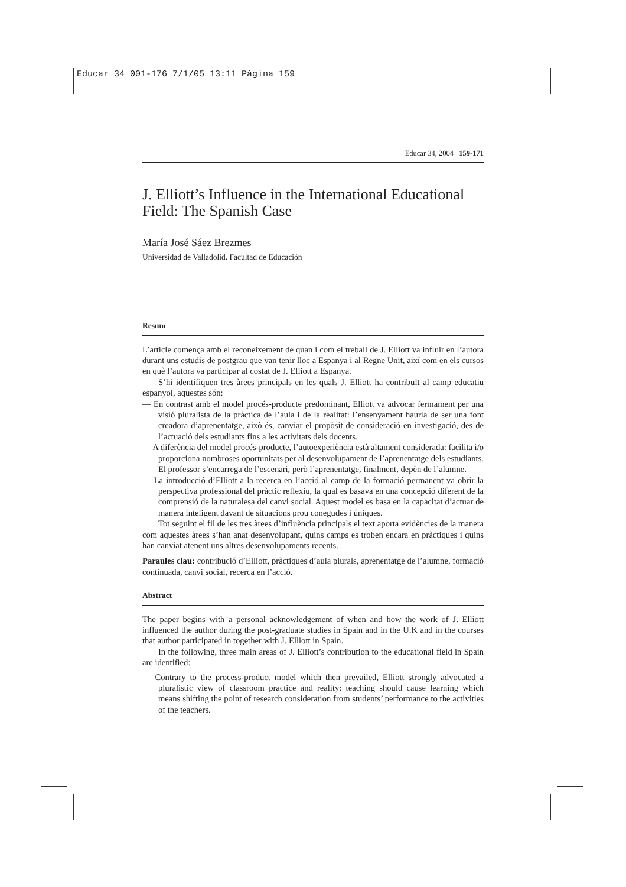Educar 34 001-176 7/1/05 13:11 Página 159
Educar 34, 2004 159-171
J. Elliott’s Influence in the International Educational Field: The Spanish Case
María José Sáez Brezmes
Universidad de Valladolid. Facultad de Educación
Resum
L’article comença amb el reconeixement de quan i com el treball de J. Elliott va influir en l’autora durant uns estudis de postgrau que van tenir lloc a Espanya i al Regne Unit, així com en els cursos en què l’autora va participar al costat de J. Elliott a Espanya.
S’hi identifiquen tres àrees principals en les quals J. Elliott ha contribuït al camp educatiu espanyol, aquestes són:
— En contrast amb el model procés-producte predominant, Elliott va advocar fermament per una visió pluralista de la pràctica de l’aula i de la realitat: l’ensenyament hauria de ser una font creadora d’aprenentatge, això és, canviar el propòsit de consideració en investigació, des de l’actuació dels estudiants fins a les activitats dels docents.
— A diferència del model procés-producte, l’autoexperiència està altament considerada: facilita i/o proporciona nombroses oportunitats per al desenvolupament de l’aprenentatge dels estudiants. El professor s’encarrega de l’escenari, però l’aprenentatge, finalment, depèn de l’alumne.
— La introducció d’Elliott a la recerca en l’acció al camp de la formació permanent va obrir la perspectiva professional del pràctic reflexiu, la qual es basava en una concepció diferent de la comprensió de la naturalesa del canvi social. Aquest model es basa en la capacitat d’actuar de manera inteligent davant de situacions prou conegudes i úniques.
Tot seguint el fil de les tres àrees d’influència principals el text aporta evidències de la manera com aquestes àrees s’han anat desenvolupant, quins camps es troben encara en pràctiques i quins han canviat atenent uns altres desenvolupaments recents.
Paraules clau: contribució d’Elliott, pràctiques d’aula plurals, aprenentatge de l’alumne, formació continuada, canvi social, recerca en l’acció.
Abstract
The paper begins with a personal acknowledgement of when and how the work of J. Elliott influenced the author during the post-graduate studies in Spain and in the U.K and in the courses that author participated in together with J. Elliott in Spain.
In the following, three main areas of J. Elliott’s contribution to the educational field in Spain are identified:
— Contrary to the process-product model which then prevailed, Elliott strongly advocated a pluralistic view of classroom practice and reality: teaching should cause learning which means shifting the point of research consideration from students’ performance to the activities of the teachers.